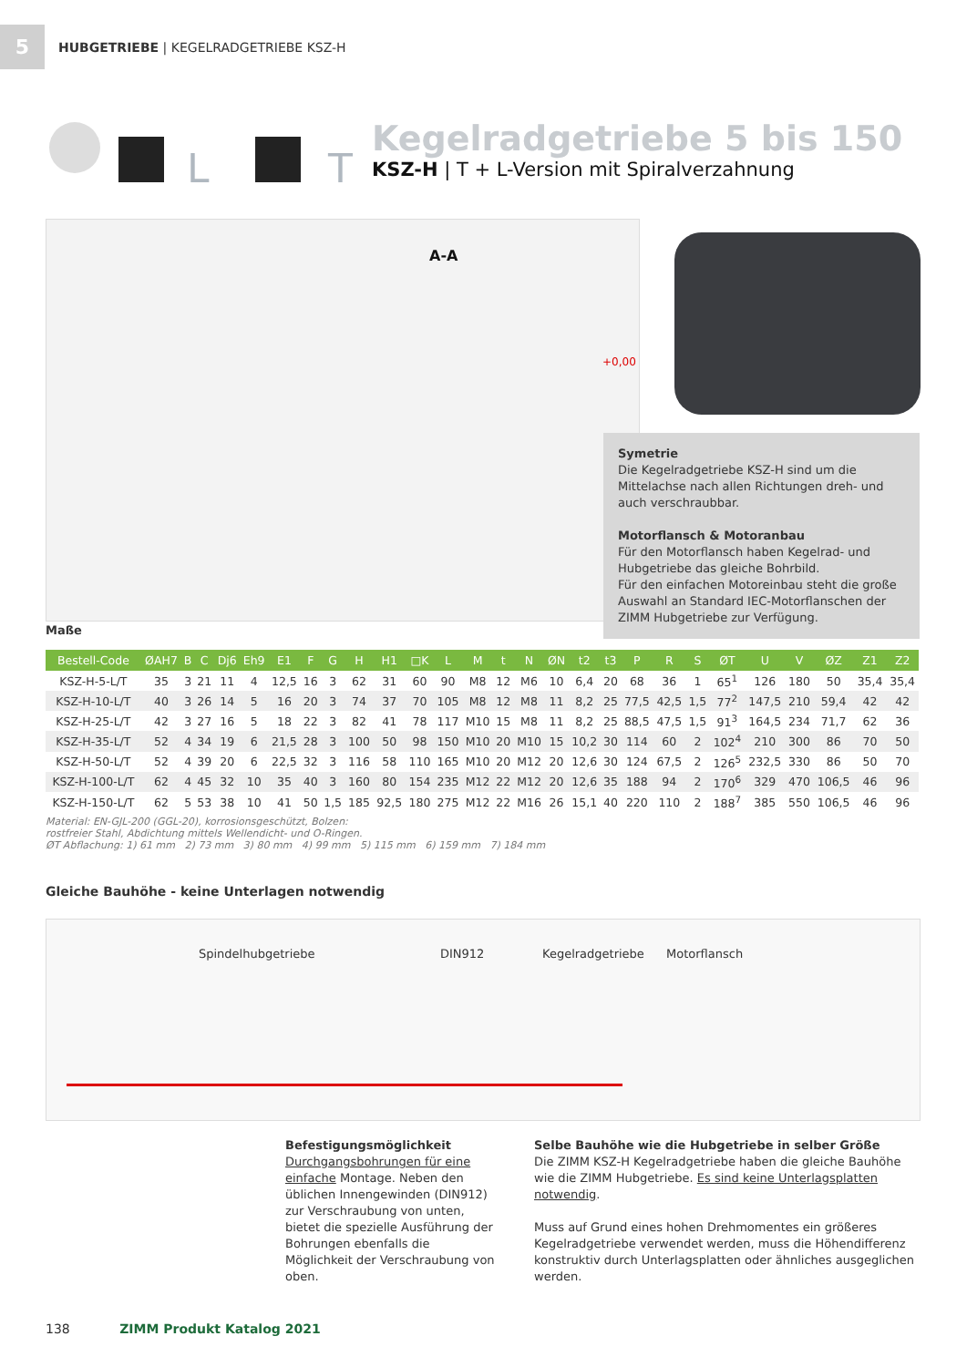5
HUBGETRIEBE | KEGELRADGETRIEBE KSZ-H
L
T
Kegelradgetriebe 5 bis 150
KSZ-H | T + L-Version mit Spiralverzahnung
A-A
+0,00
Symetrie
Die Kegelradgetriebe KSZ-H sind um die Mittelachse nach allen Richtungen dreh- und auch verschraubbar.
Motorflansch & Motoranbau
Für den Motorflansch haben Kegelrad- und Hubgetriebe das gleiche Bohrbild.
Für den einfachen Motoreinbau steht die große Auswahl an Standard IEC-Motorflanschen der ZIMM Hubgetriebe zur Verfügung.
Maße
| Bestell-Code | ØAH7 | B | C | Dj6 | Eh9 | E1 | F | G | H | H1 | □K | L | M | t | N | ØN | t2 | t3 | P | R | S | ØT | U | V | ØZ | Z1 | Z2 |
| --- | --- | --- | --- | --- | --- | --- | --- | --- | --- | --- | --- | --- | --- | --- | --- | --- | --- | --- | --- | --- | --- | --- | --- | --- | --- | --- | --- |
| KSZ-H-5-L/T | 35 | 3 | 21 | 11 | 4 | 12,5 | 16 | 3 | 62 | 31 | 60 | 90 | M8 | 12 | M6 | 10 | 6,4 | 20 | 68 | 36 | 1 | 65<sup>1</sup> | 126 | 180 | 50 | 35,4 | 35,4 |
| KSZ-H-10-L/T | 40 | 3 | 26 | 14 | 5 | 16 | 20 | 3 | 74 | 37 | 70 | 105 | M8 | 12 | M8 | 11 | 8,2 | 25 | 77,5 | 42,5 | 1,5 | 77<sup>2</sup> | 147,5 | 210 | 59,4 | 42 | 42 |
| KSZ-H-25-L/T | 42 | 3 | 27 | 16 | 5 | 18 | 22 | 3 | 82 | 41 | 78 | 117 | M10 | 15 | M8 | 11 | 8,2 | 25 | 88,5 | 47,5 | 1,5 | 91<sup>3</sup> | 164,5 | 234 | 71,7 | 62 | 36 |
| KSZ-H-35-L/T | 52 | 4 | 34 | 19 | 6 | 21,5 | 28 | 3 | 100 | 50 | 98 | 150 | M10 | 20 | M10 | 15 | 10,2 | 30 | 114 | 60 | 2 | 102<sup>4</sup> | 210 | 300 | 86 | 70 | 50 |
| KSZ-H-50-L/T | 52 | 4 | 39 | 20 | 6 | 22,5 | 32 | 3 | 116 | 58 | 110 | 165 | M10 | 20 | M12 | 20 | 12,6 | 30 | 124 | 67,5 | 2 | 126<sup>5</sup> | 232,5 | 330 | 86 | 50 | 70 |
| KSZ-H-100-L/T | 62 | 4 | 45 | 32 | 10 | 35 | 40 | 3 | 160 | 80 | 154 | 235 | M12 | 22 | M12 | 20 | 12,6 | 35 | 188 | 94 | 2 | 170<sup>6</sup> | 329 | 470 | 106,5 | 46 | 96 |
| KSZ-H-150-L/T | 62 | 5 | 53 | 38 | 10 | 41 | 50 | 1,5 | 185 | 92,5 | 180 | 275 | M12 | 22 | M16 | 26 | 15,1 | 40 | 220 | 110 | 2 | 188<sup>7</sup> | 385 | 550 | 106,5 | 46 | 96 |
Material: EN-GJL-200 (GGL-20), korrosionsgeschützt, Bolzen:
rostfreier Stahl, Abdichtung mittels Wellendicht- und O-Ringen.
ØT Abflachung: 1) 61 mm 2) 73 mm 3) 80 mm 4) 99 mm 5) 115 mm 6) 159 mm 7) 184 mm
Gleiche Bauhöhe - keine Unterlagen notwendig
Spindelhubgetriebe DIN912 Kegelradgetriebe Motorflansch
Befestigungsmöglichkeit
Durchgangsbohrungen für eine einfache Montage. Neben den üblichen Innengewinden (DIN912) zur Verschraubung von unten, bietet die spezielle Ausführung der Bohrungen ebenfalls die Möglichkeit der Verschraubung von oben.
Selbe Bauhöhe wie die Hubgetriebe in selber Größe
Die ZIMM KSZ-H Kegelradgetriebe haben die gleiche Bauhöhe wie die ZIMM Hubgetriebe. Es sind keine Unterlagsplatten notwendig.
Muss auf Grund eines hohen Drehmomentes ein größeres Kegelradgetriebe verwendet werden, muss die Höhendifferenz konstruktiv durch Unterlagsplatten oder ähnliches ausgeglichen werden.
138 ZIMM Produkt Katalog 2021